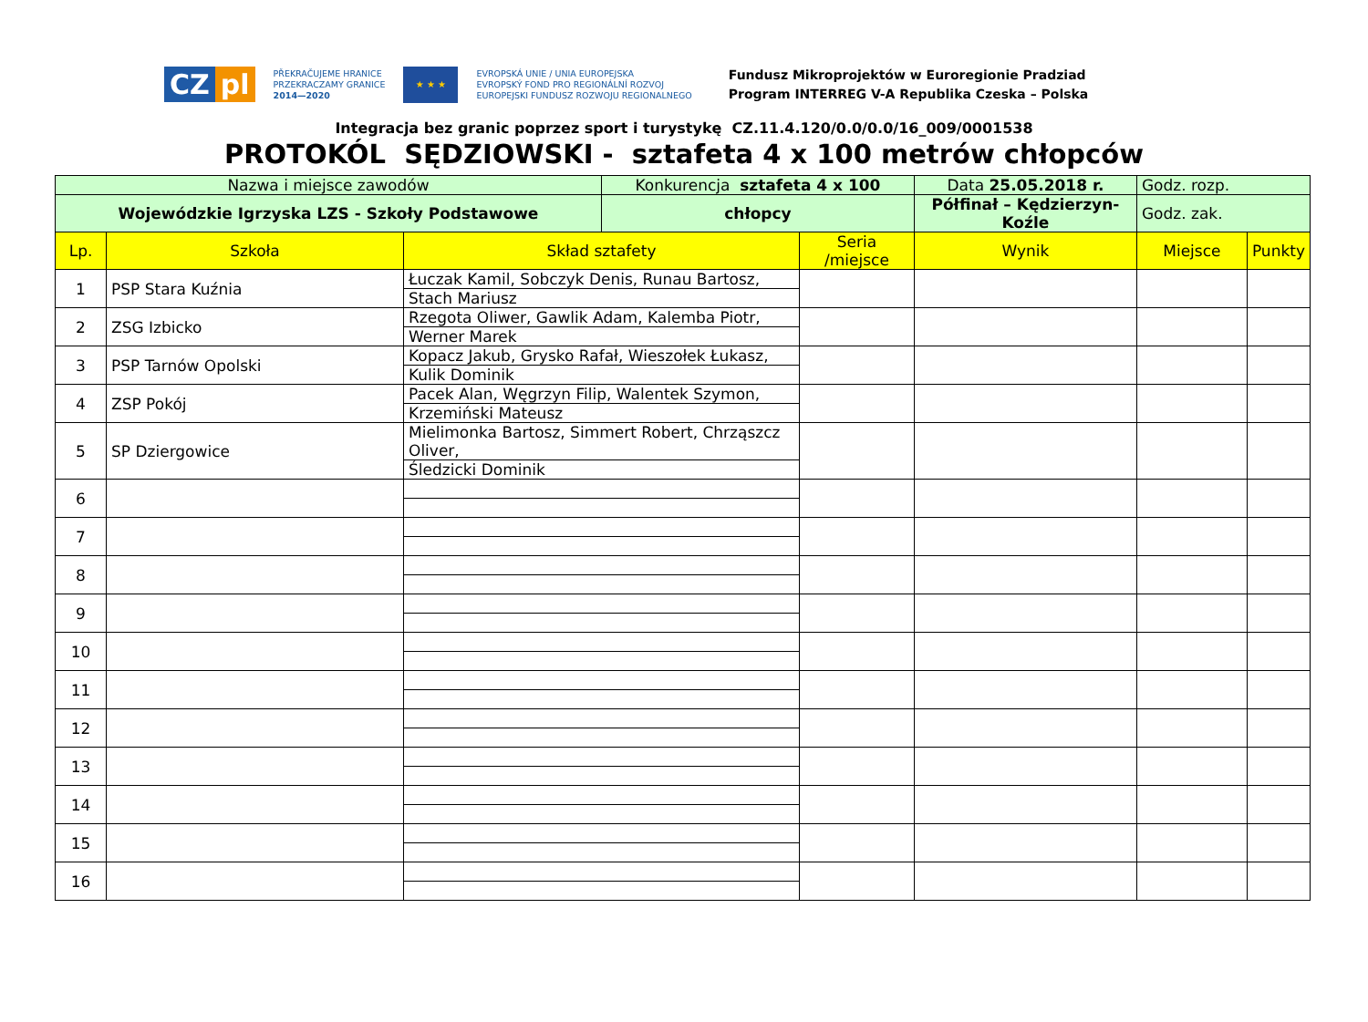CZ pl
PŘEKRAČUJEME HRANICE
PRZEKRACZAMY GRANICE
2014—2020
★ ★ ★
EVROPSKÁ UNIE / UNIA EUROPEJSKA
EVROPSKÝ FOND PRO REGIONÁLNÍ ROZVOJ
EUROPEJSKI FUNDUSZ ROZWOJU REGIONALNEGO
Fundusz Mikroprojektów w Euroregionie Pradziad
Program INTERREG V-A Republika Czeska – Polska
Integracja bez granic poprzez sport i turystykę CZ.11.4.120/0.0/0.0/16_009/0001538
PROTOKÓL SĘDZIOWSKI - sztafeta 4 x 100 metrów chłopców
| Nazwa i miejsce zawodów | | | Konkurencja sztafeta 4 x 100 | | Data 25.05.2018 r. | Godz. rozp. | |
| Wojewódzkie Igrzyska LZS - Szkoły Podstawowe | | | chłopcy | | Półfinał – Kędzierzyn-Koźle | Godz. zak. | |
| Lp. | Szkoła | Skład sztafety | | Seria /miejsce | Wynik | Miejsce | Punkty |
| 1 | PSP Stara Kuźnia | Łuczak Kamil, Sobczyk Denis, Runau Bartosz, | | | | | |
| | | Stach Mariusz | | | | | |
| 2 | ZSG Izbicko | Rzegota Oliwer, Gawlik Adam, Kalemba Piotr, | | | | | |
| | | Werner Marek | | | | | |
| 3 | PSP Tarnów Opolski | Kopacz Jakub, Grysko Rafał, Wieszołek Łukasz, | | | | | |
| | | Kulik Dominik | | | | | |
| 4 | ZSP Pokój | Pacek Alan, Węgrzyn Filip, Walentek Szymon, | | | | | |
| | | Krzemiński Mateusz | | | | | |
| 5 | SP Dziergowice | Mielimonka Bartosz, Simmert Robert, Chrząszcz Oliver, | | | | | |
| | | Śledzicki Dominik | | | | | |
| 6 | | | | | | | |
| 7 | | | | | | | |
| 8 | | | | | | | |
| 9 | | | | | | | |
| 10 | | | | | | | |
| 11 | | | | | | | |
| 12 | | | | | | | |
| 13 | | | | | | | |
| 14 | | | | | | | |
| 15 | | | | | | | |
| 16 | | | | | | | |